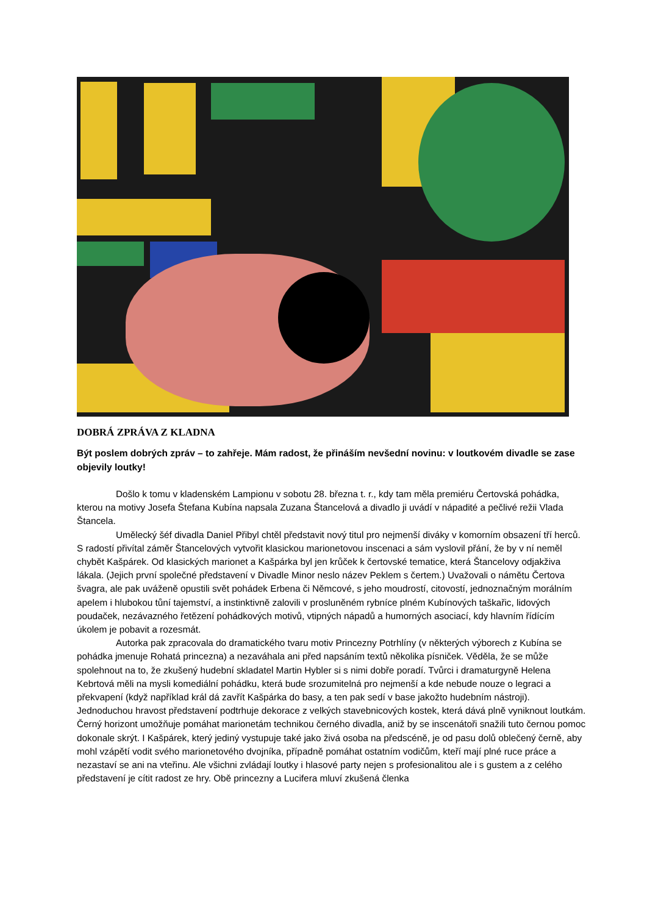DOBRÁ ZPRÁVA Z KLADNA
Být poslem dobrých zpráv – to zahřeje. Mám radost, že přináším nevšední novinu: v loutkovém divadle se zase objevily loutky!
Došlo k tomu v kladenském Lampionu v sobotu 28. března t. r., kdy tam měla premiéru Čertovská pohádka, kterou na motivy Josefa Štefana Kubína napsala Zuzana Štancelová a divadlo ji uvádí v nápadité a pečlivé režii Vlada Štancela.
Umělecký šéf divadla Daniel Přibyl chtěl představit nový titul pro nejmenší diváky v komorním obsazení tří herců. S radostí přivítal záměr Štancelových vytvořit klasickou marionetovou inscenaci a sám vyslovil přání, že by v ní neměl chybět Kašpárek. Od klasických marionet a Kašpárka byl jen krůček k čertovské tematice, která Štancelovy odjakživa lákala. (Jejich první společné představení v Divadle Minor neslo název Peklem s čertem.) Uvažovali o námětu Čertova švagra, ale pak uváženě opustili svět pohádek Erbena či Němcové, s jeho moudrostí, citovostí, jednoznačným morálním apelem i hlubokou tůní tajemství, a instinktivně zalovili v prosluněném rybníce plném Kubínových taškařic, lidových poudaček, nezávazného řetězení pohádkových motivů, vtipných nápadů a humorných asociací, kdy hlavním řídícím úkolem je pobavit a rozesmát.
Autorka pak zpracovala do dramatického tvaru motiv Princezny Potrhlíny (v některých výborech z Kubína se pohádka jmenuje Rohatá princezna) a nezaváhala ani před napsáním textů několika písniček. Věděla, že se může spolehnout na to, že zkušený hudební skladatel Martin Hybler si s nimi dobře poradí. Tvůrci i dramaturgyně Helena Kebrtová měli na mysli komediální pohádku, která bude srozumitelná pro nejmenší a kde nebude nouze o legraci a překvapení (když například král dá zavřít Kašpárka do basy, a ten pak sedí v base jakožto hudebním nástroji). Jednoduchou hravost představení podtrhuje dekorace z velkých stavebnicových kostek, která dává plně vyniknout loutkám. Černý horizont umožňuje pomáhat marionetám technikou černého divadla, aniž by se inscenátoři snažili tuto černou pomoc dokonale skrýt. I Kašpárek, který jediný vystupuje také jako živá osoba na předscéně, je od pasu dolů oblečený černě, aby mohl vzápětí vodit svého marionetového dvojníka, případně pomáhat ostatním vodičům, kteří mají plné ruce práce a nezastaví se ani na vteřinu. Ale všichni zvládají loutky i hlasové party nejen s profesionalitou ale i s gustem a z celého představení je cítit radost ze hry. Obě princezny a Lucifera mluví zkušená členka